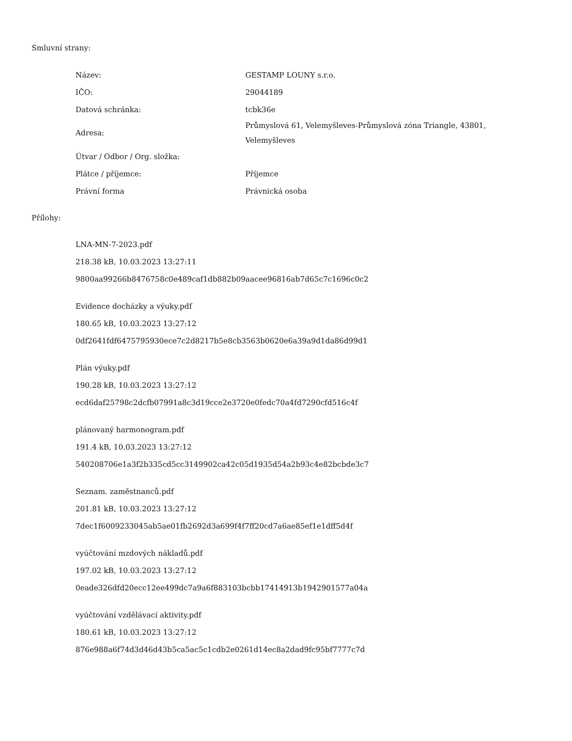Smluvní strany:
| Název: | GESTAMP LOUNY s.r.o. |
| IČO: | 29044189 |
| Datová schránka: | tcbk36e |
| Adresa: | Průmyslová 61, Velemyšleves-Průmyslová zóna Triangle, 43801, Velemyšleves |
| Útvar / Odbor / Org. složka: | |
| Plátce / příjemce: | Příjemce |
| Právní forma | Právnická osoba |
Přílohy:
LNA-MN-7-2023.pdf
218.38 kB, 10.03.2023 13:27:11
9800aa99266b8476758c0e489caf1db882b09aacee96816ab7d65c7c1696c0c2
Evidence docházky a výuky.pdf
180.65 kB, 10.03.2023 13:27:12
0df2641fdf6475795930ece7c2d8217b5e8cb3563b0620e6a39a9d1da86d99d1
Plán výuky.pdf
190.28 kB, 10.03.2023 13:27:12
ecd6daf25798c2dcfb07991a8c3d19cce2e3720e0fedc70a4fd7290cfd516c4f
plánovaný harmonogram.pdf
191.4 kB, 10.03.2023 13:27:12
540208706e1a3f2b335cd5cc3149902ca42c05d1935d54a2b93c4e82bcbde3c7
Seznam. zaměstnanců.pdf
201.81 kB, 10.03.2023 13:27:12
7dec1f6009233045ab5ae01fb2692d3a699f4f7ff20cd7a6ae85ef1e1dff5d4f
vyúčtování mzdových nákladů.pdf
197.02 kB, 10.03.2023 13:27:12
0eade326dfd20ecc12ee499dc7a9a6f883103bcbb17414913b1942901577a04a
vyúčtování vzdělávací aktivity.pdf
180.61 kB, 10.03.2023 13:27:12
876e988a6f74d3d46d43b5ca5ac5c1cdb2e0261d14ec8a2dad9fc95bf7777c7d